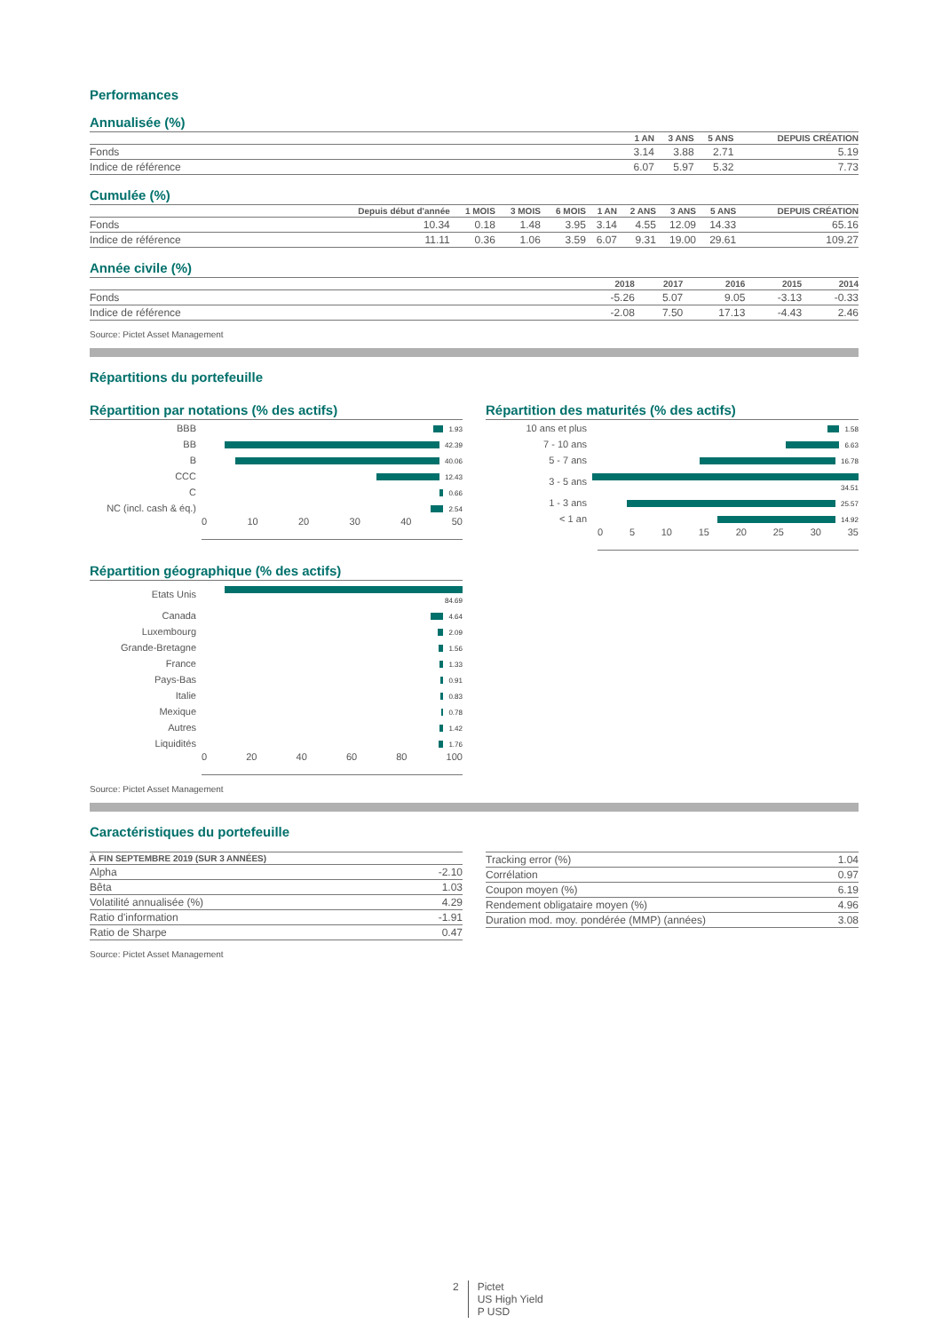Performances
Annualisée (%)
| | 1 AN | 3 ANS | 5 ANS | DEPUIS CRÉATION |
| --- | --- | --- | --- | --- |
| Fonds | 3.14 | 3.88 | 2.71 | 5.19 |
| Indice de référence | 6.07 | 5.97 | 5.32 | 7.73 |
Cumulée (%)
| | Depuis début d'année | 1 MOIS | 3 MOIS | 6 MOIS | 1 AN | 2 ANS | 3 ANS | 5 ANS | DEPUIS CRÉATION |
| --- | --- | --- | --- | --- | --- | --- | --- | --- | --- |
| Fonds | 10.34 | 0.18 | 1.48 | 3.95 | 3.14 | 4.55 | 12.09 | 14.33 | 65.16 |
| Indice de référence | 11.11 | 0.36 | 1.06 | 3.59 | 6.07 | 9.31 | 19.00 | 29.61 | 109.27 |
Année civile (%)
| | 2018 | 2017 | 2016 | 2015 | 2014 |
| --- | --- | --- | --- | --- | --- |
| Fonds | -5.26 | 5.07 | 9.05 | -3.13 | -0.33 |
| Indice de référence | -2.08 | 7.50 | 17.13 | -4.43 | 2.46 |
Source: Pictet Asset Management
Répartitions du portefeuille
Répartition par notations (% des actifs)
| BBB | 1.93 |
| BB | 42.39 |
| B | 40.06 |
| CCC | 12.43 |
| C | 0.66 |
| NC (incl. cash & éq.) | 2.54 |
0 10 20 30 40 50
Répartition des maturités (% des actifs)
| 10 ans et plus | 1.58 |
| 7 - 10 ans | 6.63 |
| 5 - 7 ans | 16.78 |
| 3 - 5 ans | 34.51 |
| 1 - 3 ans | 25.57 |
| < 1 an | 14.92 |
0 5 10 15 20 25 30 35
Répartition géographique (% des actifs)
| Etats Unis | 84.69 |
| Canada | 4.64 |
| Luxembourg | 2.09 |
| Grande-Bretagne | 1.56 |
| France | 1.33 |
| Pays-Bas | 0.91 |
| Italie | 0.83 |
| Mexique | 0.78 |
| Autres | 1.42 |
| Liquidités | 1.76 |
0 20 40 60 80 100
Source: Pictet Asset Management
Caractéristiques du portefeuille
| À FIN SEPTEMBRE 2019 (SUR 3 ANNÉES) | |
| --- | --- |
| Alpha | -2.10 |
| Bêta | 1.03 |
| Volatilité annualisée (%) | 4.29 |
| Ratio d'information | -1.91 |
| Ratio de Sharpe | 0.47 |
| Tracking error (%) | 1.04 |
| Corrélation | 0.97 |
| Coupon moyen (%) | 6.19 |
| Rendement obligataire moyen (%) | 4.96 |
| Duration mod. moy. pondérée (MMP) (années) | 3.08 |
Source: Pictet Asset Management
2 Pictet
US High Yield
P USD